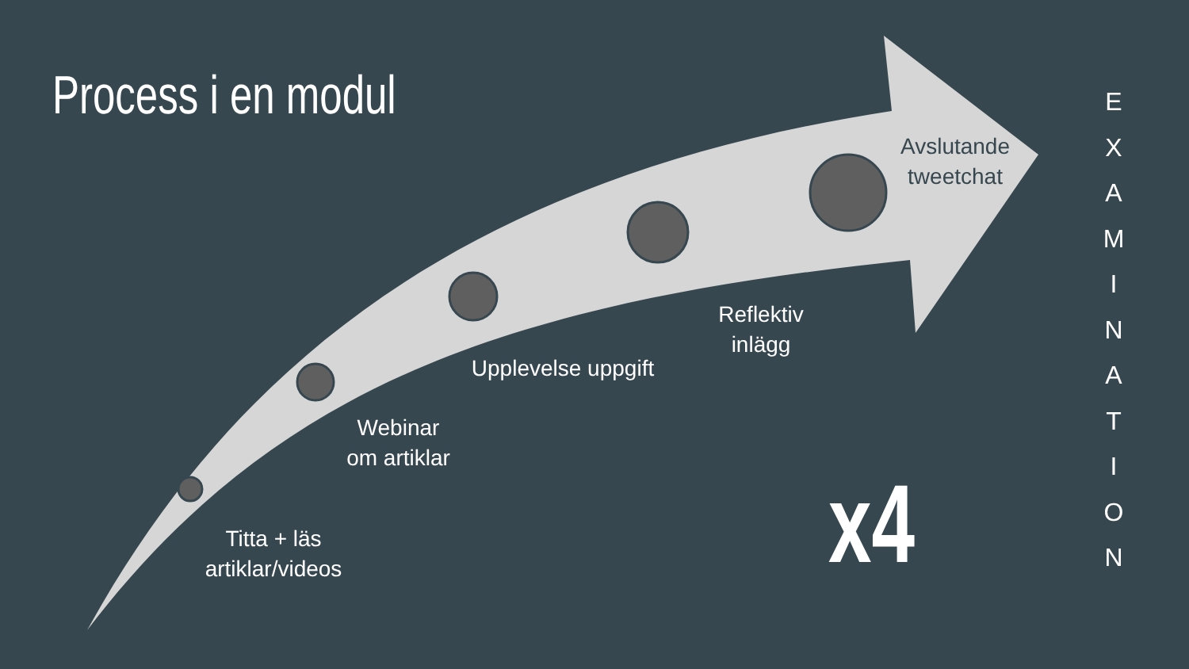Process i en modul
Titta + läs
artiklar/videos
Webinar
om artiklar
Upplevelse uppgift
Reflektiv
inlägg
Avslutande
tweetchat
x4
E
X
A
M
I
N
A
T
I
O
N